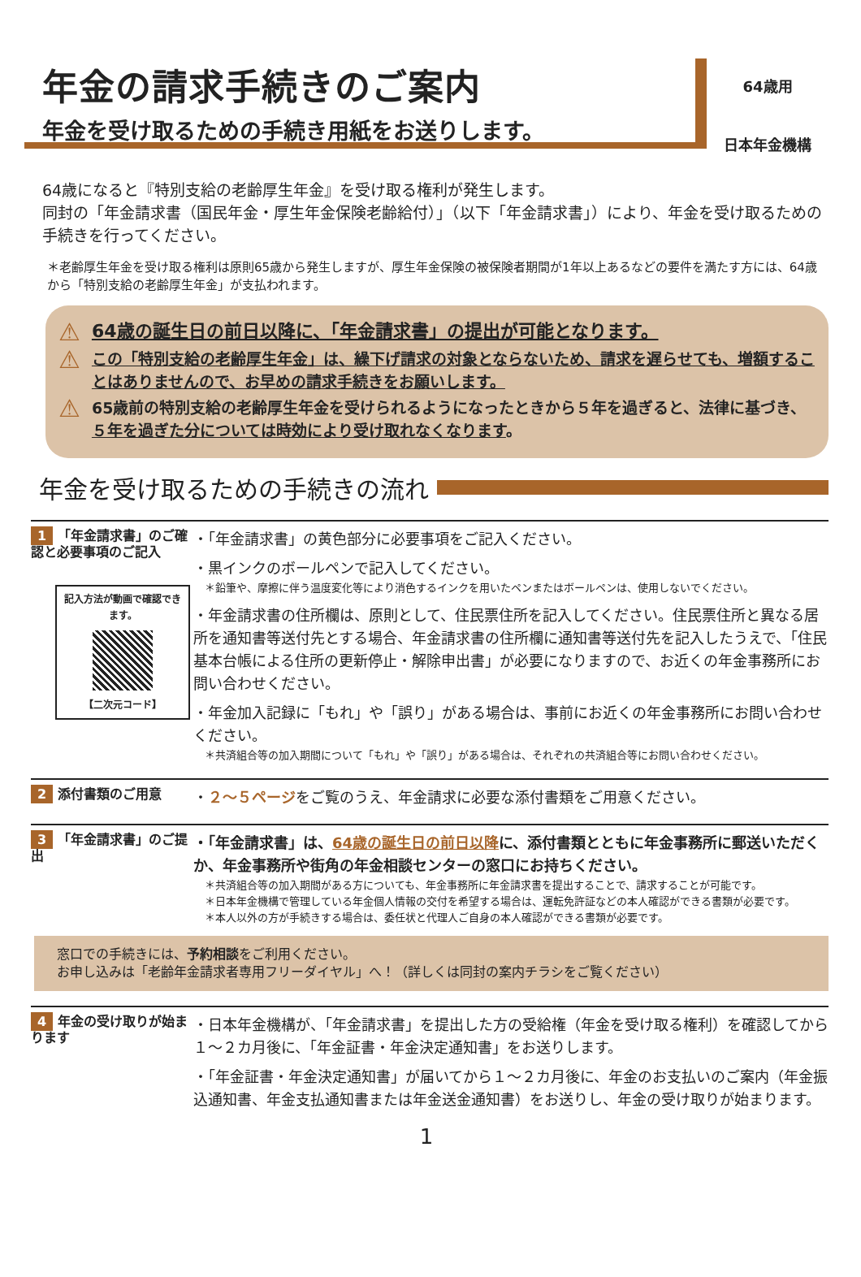年金の請求手続きのご案内
年金を受け取るための手続き用紙をお送りします。
64歳用
日本年金機構
64歳になると『特別支給の老齢厚生年金』を受け取る権利が発生します。
同封の「年金請求書（国民年金・厚生年金保険老齢給付）」（以下「年金請求書」）により、年金を受け取るための手続きを行ってください。
＊老齢厚生年金を受け取る権利は原則65歳から発生しますが、厚生年金保険の被保険者期間が1年以上あるなどの要件を満たす方には、64歳から「特別支給の老齢厚生年金」が支払われます。
⚠ 64歳の誕生日の前日以降に、「年金請求書」の提出が可能となります。
⚠ この「特別支給の老齢厚生年金」は、繰下げ請求の対象とならないため、請求を遅らせても、増額することはありませんので、お早めの請求手続きをお願いします。
⚠ 65歳前の特別支給の老齢厚生年金を受けられるようになったときから５年を過ぎると、法律に基づき、５年を過ぎた分については時効により受け取れなくなります。
年金を受け取るための手続きの流れ
1 「年金請求書」のご確認と必要事項のご記入
記入方法が動画で確認できます。
【二次元コード】
・「年金請求書」の黄色部分に必要事項をご記入ください。
・黒インクのボールペンで記入してください。
＊鉛筆や、摩擦に伴う温度変化等により消色するインクを用いたペンまたはボールペンは、使用しないでください。
・年金請求書の住所欄は、原則として、住民票住所を記入してください。住民票住所と異なる居所を通知書等送付先とする場合、年金請求書の住所欄に通知書等送付先を記入したうえで、「住民基本台帳による住所の更新停止・解除申出書」が必要になりますので、お近くの年金事務所にお問い合わせください。
・年金加入記録に「もれ」や「誤り」がある場合は、事前にお近くの年金事務所にお問い合わせください。
＊共済組合等の加入期間について「もれ」や「誤り」がある場合は、それぞれの共済組合等にお問い合わせください。
2 添付書類のご用意
・２～５ページをご覧のうえ、年金請求に必要な添付書類をご用意ください。
3 「年金請求書」のご提出
・「年金請求書」は、64歳の誕生日の前日以降に、添付書類とともに年金事務所に郵送いただくか、年金事務所や街角の年金相談センターの窓口にお持ちください。
＊共済組合等の加入期間がある方についても、年金事務所に年金請求書を提出することで、請求することが可能です。
＊日本年金機構で管理している年金個人情報の交付を希望する場合は、運転免許証などの本人確認ができる書類が必要です。
＊本人以外の方が手続きする場合は、委任状と代理人ご自身の本人確認ができる書類が必要です。
窓口での手続きには、予約相談をご利用ください。
お申し込みは「老齢年金請求者専用フリーダイヤル」へ！（詳しくは同封の案内チラシをご覧ください）
4 年金の受け取りが始まります
・日本年金機構が、「年金請求書」を提出した方の受給権（年金を受け取る権利）を確認してから１～２カ月後に、「年金証書・年金決定通知書」をお送りします。
・「年金証書・年金決定通知書」が届いてから１～２カ月後に、年金のお支払いのご案内（年金振込通知書、年金支払通知書または年金送金通知書）をお送りし、年金の受け取りが始まります。
1